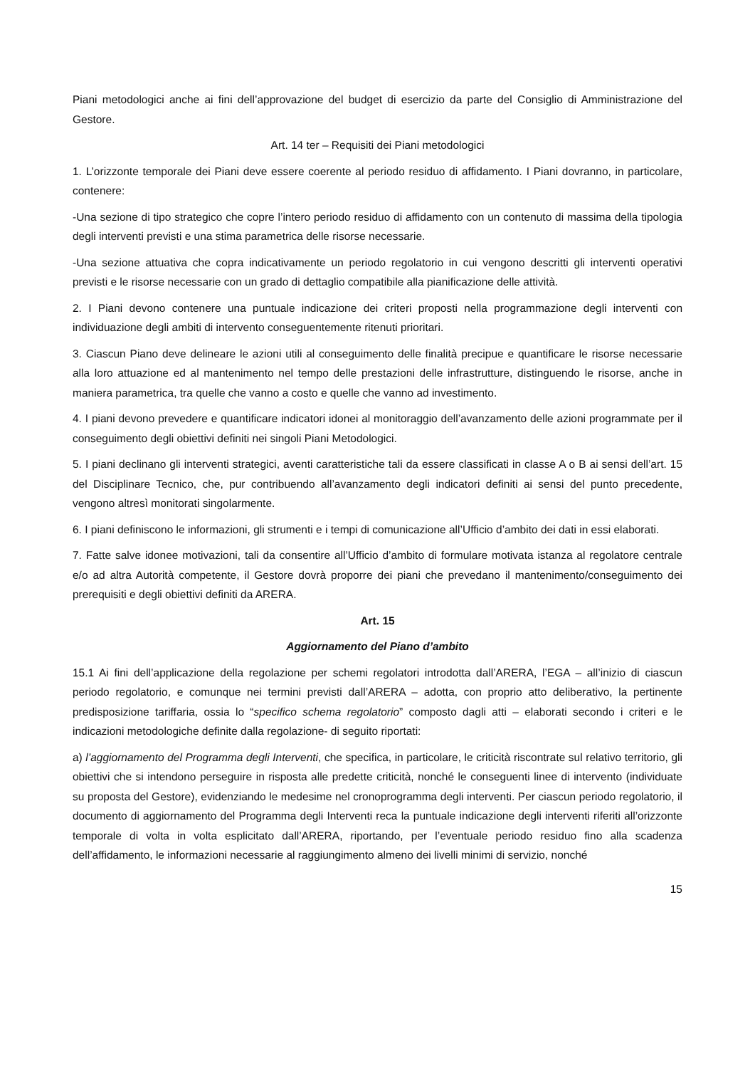Piani metodologici anche ai fini dell’approvazione del budget di esercizio da parte del Consiglio di Amministrazione del Gestore.
Art. 14 ter – Requisiti dei Piani metodologici
1. L’orizzonte temporale dei Piani deve essere coerente al periodo residuo di affidamento. I Piani dovranno, in particolare, contenere:
-Una sezione di tipo strategico che copre l’intero periodo residuo di affidamento con un contenuto di massima della tipologia degli interventi previsti e una stima parametrica delle risorse necessarie.
-Una sezione attuativa che copra indicativamente un periodo regolatorio in cui vengono descritti gli interventi operativi previsti e le risorse necessarie con un grado di dettaglio compatibile alla pianificazione delle attività.
2. I Piani devono contenere una puntuale indicazione dei criteri proposti nella programmazione degli interventi con individuazione degli ambiti di intervento conseguentemente ritenuti prioritari.
3. Ciascun Piano deve delineare le azioni utili al conseguimento delle finalità precipue e quantificare le risorse necessarie alla loro attuazione ed al mantenimento nel tempo delle prestazioni delle infrastrutture, distinguendo le risorse, anche in maniera parametrica, tra quelle che vanno a costo e quelle che vanno ad investimento.
4. I piani devono prevedere e quantificare indicatori idonei al monitoraggio dell’avanzamento delle azioni programmate per il conseguimento degli obiettivi definiti nei singoli Piani Metodologici.
5. I piani declinano gli interventi strategici, aventi caratteristiche tali da essere classificati in classe A o B ai sensi dell’art. 15 del Disciplinare Tecnico, che, pur contribuendo all’avanzamento degli indicatori definiti ai sensi del punto precedente, vengono altresì monitorati singolarmente.
6. I piani definiscono le informazioni, gli strumenti e i tempi di comunicazione all’Ufficio d’ambito dei dati in essi elaborati.
7. Fatte salve idonee motivazioni, tali da consentire all’Ufficio d’ambito di formulare motivata istanza al regolatore centrale e/o ad altra Autorità competente, il Gestore dovrà proporre dei piani che prevedano il mantenimento/conseguimento dei prerequisiti e degli obiettivi definiti da ARERA.
Art. 15
Aggiornamento del Piano d’ambito
15.1 Ai fini dell’applicazione della regolazione per schemi regolatori introdotta dall’ARERA, l’EGA – all’inizio di ciascun periodo regolatorio, e comunque nei termini previsti dall’ARERA – adotta, con proprio atto deliberativo, la pertinente predisposizione tariffaria, ossia lo “specifico schema regolatorio” composto dagli atti – elaborati secondo i criteri e le indicazioni metodologiche definite dalla regolazione- di seguito riportati:
a) l’aggiornamento del Programma degli Interventi, che specifica, in particolare, le criticità riscontrate sul relativo territorio, gli obiettivi che si intendono perseguire in risposta alle predette criticità, nonché le conseguenti linee di intervento (individuate su proposta del Gestore), evidenziando le medesime nel cronoprogramma degli interventi. Per ciascun periodo regolatorio, il documento di aggiornamento del Programma degli Interventi reca la puntuale indicazione degli interventi riferiti all’orizzonte temporale di volta in volta esplicitato dall’ARERA, riportando, per l’eventuale periodo residuo fino alla scadenza dell’affidamento, le informazioni necessarie al raggiungimento almeno dei livelli minimi di servizio, nonché
15